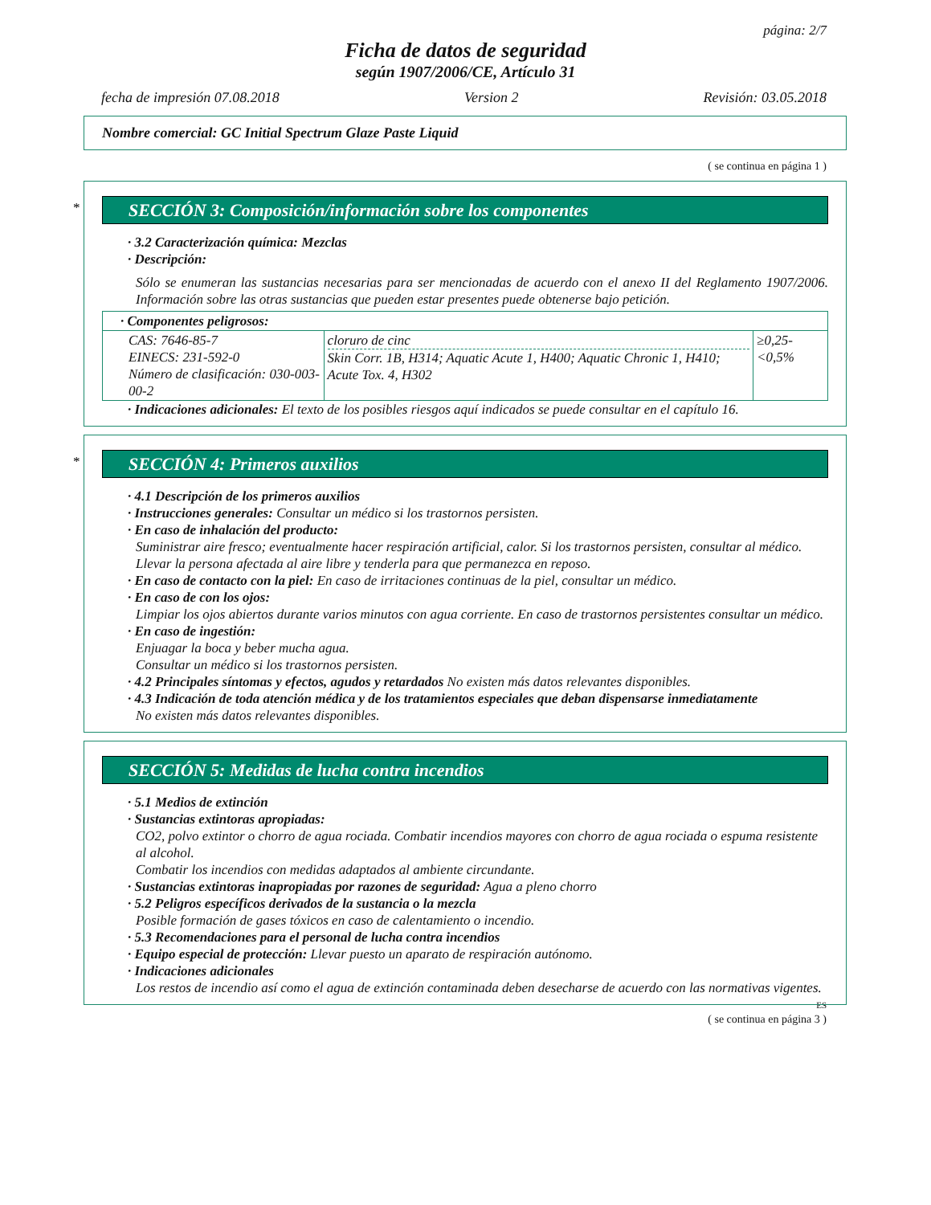página: 2/7
Ficha de datos de seguridad
según 1907/2006/CE, Artículo 31
fecha de impresión 07.08.2018 Version 2 Revisión: 03.05.2018
Nombre comercial: GC Initial Spectrum Glaze Paste Liquid
( se continua en página 1 )
*
SECCIÓN 3: Composición/información sobre los componentes
· 3.2 Caracterización química: Mezclas
· Descripción:
Sólo se enumeran las sustancias necesarias para ser mencionadas de acuerdo con el anexo II del Reglamento 1907/2006. Información sobre las otras sustancias que pueden estar presentes puede obtenerse bajo petición.
| · Componentes peligrosos: | | |
| CAS: 7646-85-7 EINECS: 231-592-0 Número de clasificación: 030-003-00-2 | cloruro de cinc Skin Corr. 1B, H314; Aquatic Acute 1, H400; Aquatic Chronic 1, H410; Acute Tox. 4, H302 | ≥0,25-<0,5% |
· Indicaciones adicionales: El texto de los posibles riesgos aquí indicados se puede consultar en el capítulo 16.
*
SECCIÓN 4: Primeros auxilios
· 4.1 Descripción de los primeros auxilios
· Instrucciones generales: Consultar un médico si los trastornos persisten.
· En caso de inhalación del producto:
Suministrar aire fresco; eventualmente hacer respiración artificial, calor. Si los trastornos persisten, consultar al médico.
Llevar la persona afectada al aire libre y tenderla para que permanezca en reposo.
· En caso de contacto con la piel: En caso de irritaciones continuas de la piel, consultar un médico.
· En caso de con los ojos:
Limpiar los ojos abiertos durante varios minutos con agua corriente. En caso de trastornos persistentes consultar un médico.
· En caso de ingestión:
Enjuagar la boca y beber mucha agua.
Consultar un médico si los trastornos persisten.
· 4.2 Principales síntomas y efectos, agudos y retardados No existen más datos relevantes disponibles.
· 4.3 Indicación de toda atención médica y de los tratamientos especiales que deban dispensarse inmediatamente
No existen más datos relevantes disponibles.
SECCIÓN 5: Medidas de lucha contra incendios
· 5.1 Medios de extinción
· Sustancias extintoras apropiadas:
CO2, polvo extintor o chorro de agua rociada. Combatir incendios mayores con chorro de agua rociada o espuma resistente al alcohol.
Combatir los incendios con medidas adaptados al ambiente circundante.
· Sustancias extintoras inapropiadas por razones de seguridad: Agua a pleno chorro
· 5.2 Peligros específicos derivados de la sustancia o la mezcla
Posible formación de gases tóxicos en caso de calentamiento o incendio.
· 5.3 Recomendaciones para el personal de lucha contra incendios
· Equipo especial de protección: Llevar puesto un aparato de respiración autónomo.
· Indicaciones adicionales
Los restos de incendio así como el agua de extinción contaminada deben desecharse de acuerdo con las normativas vigentes.
ES
( se continua en página 3 )